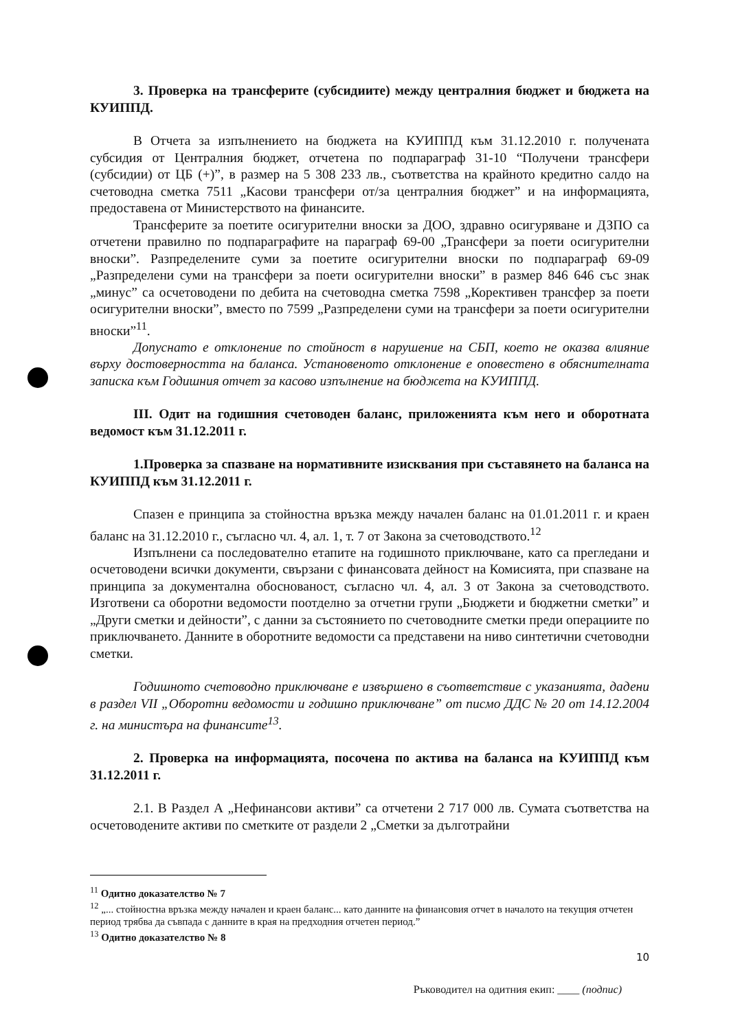3. Проверка на трансферите (субсидиите) между централния бюджет и бюджета на КУИППД.
В Отчета за изпълнението на бюджета на КУИППД към 31.12.2010 г. получената субсидия от Централния бюджет, отчетена по подпараграф 31-10 “Получени трансфери (субсидии) от ЦБ (+)”, в размер на 5 308 233 лв., съответства на крайното кредитно салдо на счетоводна сметка 7511 „Касови трансфери от/за централния бюджет” и на информацията, предоставена от Министерството на финансите.
Трансферите за поетите осигурителни вноски за ДОО, здравно осигуряване и ДЗПО са отчетени правилно по подпараграфите на параграф 69-00 „Трансфери за поети осигурителни вноски”. Разпределените суми за поетите осигурителни вноски по подпараграф 69-09 „Разпределени суми на трансфери за поети осигурителни вноски” в размер 846 646 със знак „минус” са осчетоводени по дебита на счетоводна сметка 7598 „Корективен трансфер за поети осигурителни вноски”, вместо по 7599 „Разпределени суми на трансфери за поети осигурителни вноски”<sup>11</sup>.
Допуснато е отклонение по стойност в нарушение на СБП, което не оказва влияние върху достоверността на баланса. Установеното отклонение е оповестено в обяснителната записка към Годишния отчет за касово изпълнение на бюджета на КУИППД.
III. Одит на годишния счетоводен баланс, приложенията към него и оборотната ведомост към 31.12.2011 г.
1.Проверка за спазване на нормативните изисквания при съставянето на баланса на КУИППД към 31.12.2011 г.
Спазен е принципа за стойностна връзка между начален баланс на 01.01.2011 г. и краен баланс на 31.12.2010 г., съгласно чл. 4, ал. 1, т. 7 от Закона за счетоводството.<sup>12</sup>
Изпълнени са последователно етапите на годишното приключване, като са прегледани и осчетоводени всички документи, свързани с финансовата дейност на Комисията, при спазване на принципа за документална обоснованост, съгласно чл. 4, ал. 3 от Закона за счетоводството. Изготвени са оборотни ведомости поотделно за отчетни групи „Бюджети и бюджетни сметки” и „Други сметки и дейности”, с данни за състоянието по счетоводните сметки преди операциите по приключването. Данните в оборотните ведомости са представени на ниво синтетични счетоводни сметки.
Годишното счетоводно приключване е извършено в съответствие с указанията, дадени в раздел VII „Оборотни ведомости и годишно приключване” от писмо ДДС № 20 от 14.12.2004 г. на министъра на финансите<sup>13</sup>.
2. Проверка на информацията, посочена по актива на баланса на КУИППД към 31.12.2011 г.
2.1. В Раздел А „Нефинансови активи” са отчетени 2 717 000 лв. Сумата съответства на осчетоводените активи по сметките от раздели 2 „Сметки за дълготрайни
<sup>11</sup> Одитно доказателство № 7
<sup>12</sup> „... стойностна връзка между начален и краен баланс... като данните на финансовия отчет в началото на текущия отчетен период трябва да съвпада с данните в края на предходния отчетен период.”
<sup>13</sup> Одитно доказателство № 8
10
Ръководител на одитния екип: ____ (подпис)